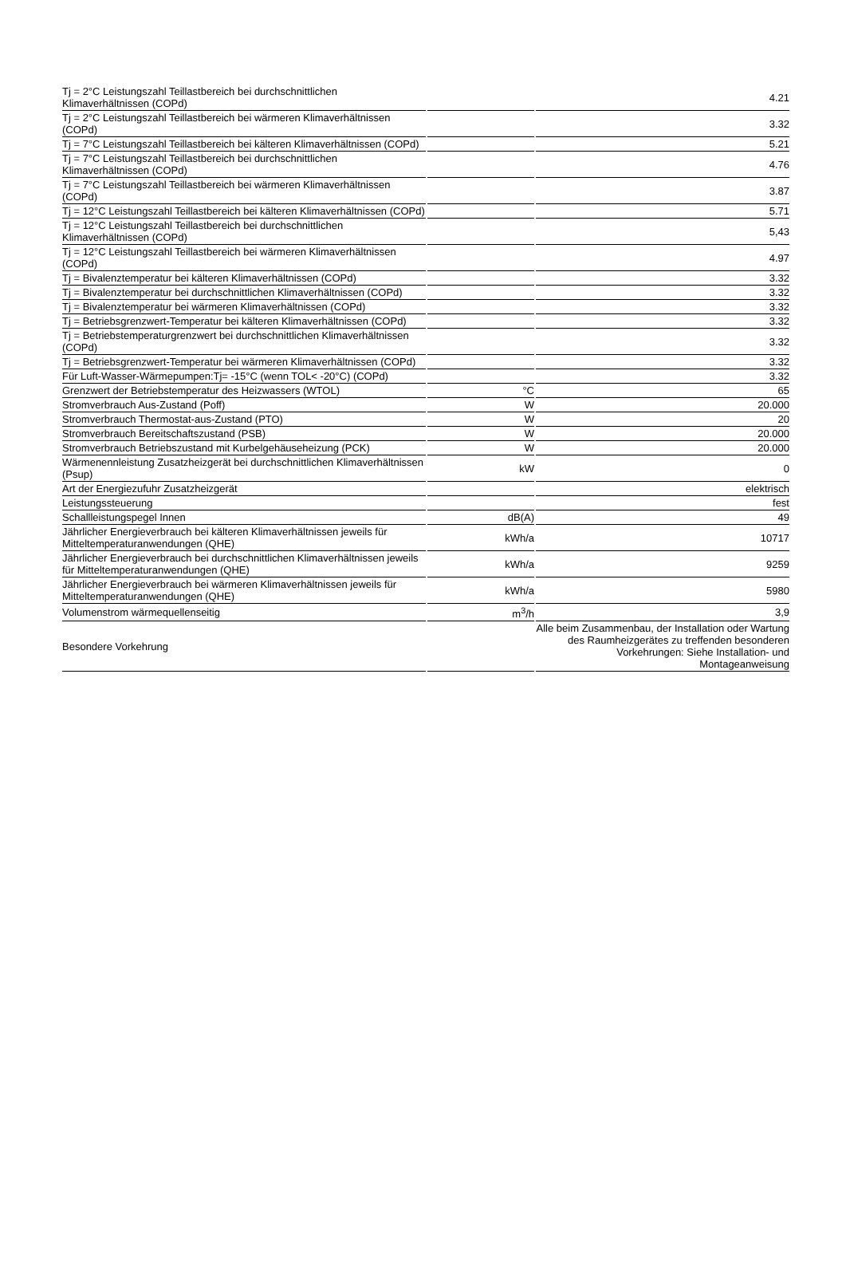| Tj = 2°C Leistungszahl Teillastbereich bei durchschnittlichen Klimaverhältnissen (COPd) | | 4.21 |
| Tj = 2°C Leistungszahl Teillastbereich bei wärmeren Klimaverhältnissen (COPd) | | 3.32 |
| Tj = 7°C Leistungszahl Teillastbereich bei kälteren Klimaverhältnissen (COPd) | | 5.21 |
| Tj = 7°C Leistungszahl Teillastbereich bei durchschnittlichen Klimaverhältnissen (COPd) | | 4.76 |
| Tj = 7°C Leistungszahl Teillastbereich bei wärmeren Klimaverhältnissen (COPd) | | 3.87 |
| Tj = 12°C Leistungszahl Teillastbereich bei kälteren Klimaverhältnissen (COPd) | | 5.71 |
| Tj = 12°C Leistungszahl Teillastbereich bei durchschnittlichen Klimaverhältnissen (COPd) | | 5,43 |
| Tj = 12°C Leistungszahl Teillastbereich bei wärmeren Klimaverhältnissen (COPd) | | 4.97 |
| Tj = Bivalenztemperatur bei kälteren Klimaverhältnissen (COPd) | | 3.32 |
| Tj = Bivalenztemperatur bei durchschnittlichen Klimaverhältnissen (COPd) | | 3.32 |
| Tj = Bivalenztemperatur bei wärmeren Klimaverhältnissen (COPd) | | 3.32 |
| Tj = Betriebsgrenzwert-Temperatur bei kälteren Klimaverhältnissen (COPd) | | 3.32 |
| Tj = Betriebstemperaturgrenzwert bei durchschnittlichen Klimaverhältnissen (COPd) | | 3.32 |
| Tj = Betriebsgrenzwert-Temperatur bei wärmeren Klimaverhältnissen (COPd) | | 3.32 |
| Für Luft-Wasser-Wärmepumpen:Tj= -15°C (wenn TOL< -20°C) (COPd) | | 3.32 |
| Grenzwert der Betriebstemperatur des Heizwassers (WTOL) | °C | 65 |
| Stromverbrauch Aus-Zustand (Poff) | W | 20.000 |
| Stromverbrauch Thermostat-aus-Zustand (PTO) | W | 20 |
| Stromverbrauch Bereitschaftszustand (PSB) | W | 20.000 |
| Stromverbrauch Betriebszustand mit Kurbelgehäuseheizung (PCK) | W | 20.000 |
| Wärmenennleistung Zusatzheizgerät bei durchschnittlichen Klimaverhältnissen (Psup) | kW | 0 |
| Art der Energiezufuhr Zusatzheizgerät | | elektrisch |
| Leistungssteuerung | | fest |
| Schallleistungspegel Innen | dB(A) | 49 |
| Jährlicher Energieverbrauch bei kälteren Klimaverhältnissen jeweils für Mitteltemperaturanwendungen (QHE) | kWh/a | 10717 |
| Jährlicher Energieverbrauch bei durchschnittlichen Klimaverhältnissen jeweils für Mitteltemperaturanwendungen (QHE) | kWh/a | 9259 |
| Jährlicher Energieverbrauch bei wärmeren Klimaverhältnissen jeweils für Mitteltemperaturanwendungen (QHE) | kWh/a | 5980 |
| Volumenstrom wärmequellenseitig | m<sup>3</sup>/h | 3,9 |
| Besondere Vorkehrung | | Alle beim Zusammenbau, der Installation oder Wartung des Raumheizgerätes zu treffenden besonderen Vorkehrungen: Siehe Installation- und Montageanweisung |